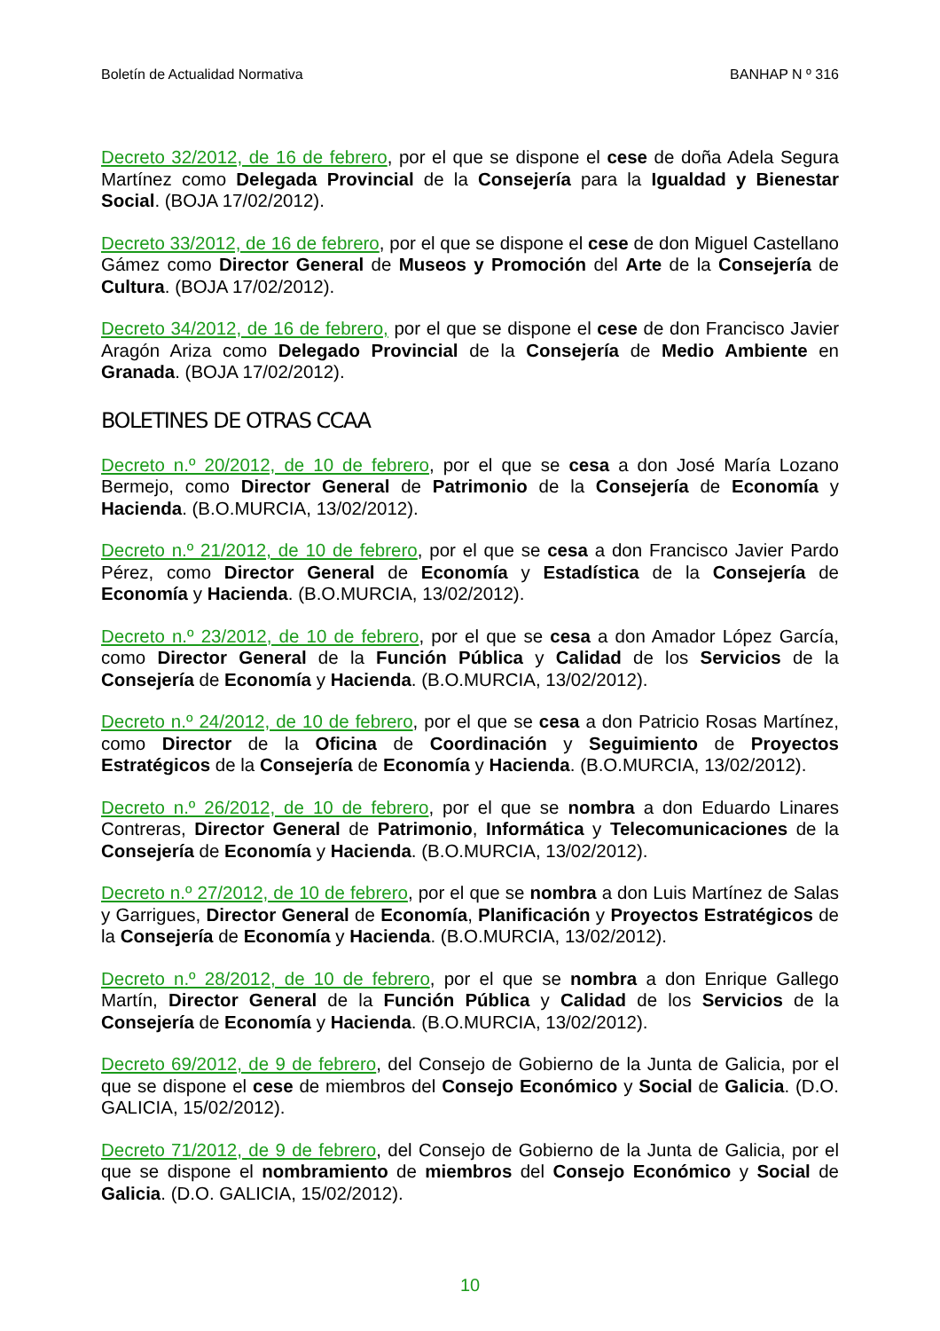Boletín de Actualidad Normativa BANHAP N º 316
Decreto 32/2012, de 16 de febrero, por el que se dispone el cese de doña Adela Segura Martínez como Delegada Provincial de la Consejería para la Igualdad y Bienestar Social. (BOJA 17/02/2012).
Decreto 33/2012, de 16 de febrero, por el que se dispone el cese de don Miguel Castellano Gámez como Director General de Museos y Promoción del Arte de la Consejería de Cultura. (BOJA 17/02/2012).
Decreto 34/2012, de 16 de febrero, por el que se dispone el cese de don Francisco Javier Aragón Ariza como Delegado Provincial de la Consejería de Medio Ambiente en Granada. (BOJA 17/02/2012).
BOLETINES DE OTRAS CCAA
Decreto n.º 20/2012, de 10 de febrero, por el que se cesa a don José María Lozano Bermejo, como Director General de Patrimonio de la Consejería de Economía y Hacienda. (B.O.MURCIA, 13/02/2012).
Decreto n.º 21/2012, de 10 de febrero, por el que se cesa a don Francisco Javier Pardo Pérez, como Director General de Economía y Estadística de la Consejería de Economía y Hacienda. (B.O.MURCIA, 13/02/2012).
Decreto n.º 23/2012, de 10 de febrero, por el que se cesa a don Amador López García, como Director General de la Función Pública y Calidad de los Servicios de la Consejería de Economía y Hacienda. (B.O.MURCIA, 13/02/2012).
Decreto n.º 24/2012, de 10 de febrero, por el que se cesa a don Patricio Rosas Martínez, como Director de la Oficina de Coordinación y Seguimiento de Proyectos Estratégicos de la Consejería de Economía y Hacienda. (B.O.MURCIA, 13/02/2012).
Decreto n.º 26/2012, de 10 de febrero, por el que se nombra a don Eduardo Linares Contreras, Director General de Patrimonio, Informática y Telecomunicaciones de la Consejería de Economía y Hacienda. (B.O.MURCIA, 13/02/2012).
Decreto n.º 27/2012, de 10 de febrero, por el que se nombra a don Luis Martínez de Salas y Garrigues, Director General de Economía, Planificación y Proyectos Estratégicos de la Consejería de Economía y Hacienda. (B.O.MURCIA, 13/02/2012).
Decreto n.º 28/2012, de 10 de febrero, por el que se nombra a don Enrique Gallego Martín, Director General de la Función Pública y Calidad de los Servicios de la Consejería de Economía y Hacienda. (B.O.MURCIA, 13/02/2012).
Decreto 69/2012, de 9 de febrero, del Consejo de Gobierno de la Junta de Galicia, por el que se dispone el cese de miembros del Consejo Económico y Social de Galicia. (D.O. GALICIA, 15/02/2012).
Decreto 71/2012, de 9 de febrero, del Consejo de Gobierno de la Junta de Galicia, por el que se dispone el nombramiento de miembros del Consejo Económico y Social de Galicia. (D.O. GALICIA, 15/02/2012).
10